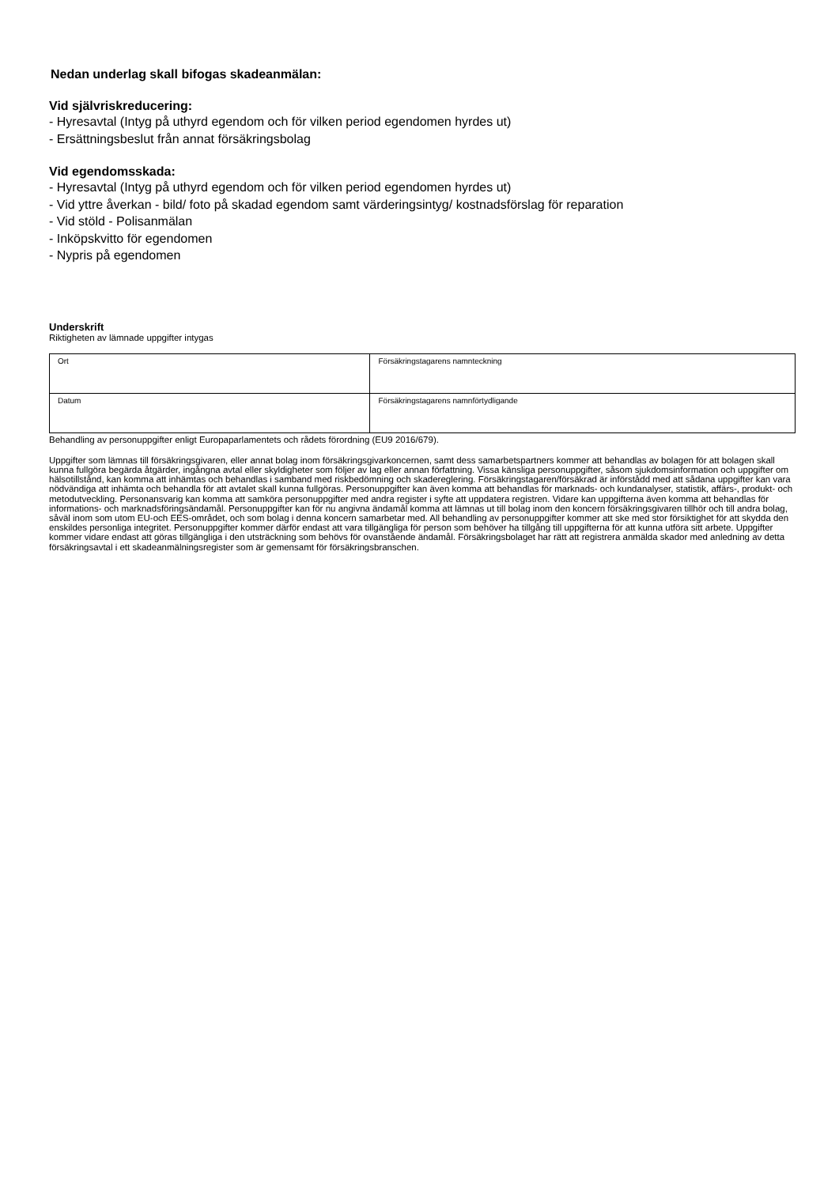Nedan underlag skall bifogas skadeanmälan:
Vid självriskreducering:
- Hyresavtal (Intyg på uthyrd egendom och för vilken period egendomen hyrdes ut)
- Ersättningsbeslut från annat försäkringsbolag
Vid egendomsskada:
- Hyresavtal (Intyg på uthyrd egendom och för vilken period egendomen hyrdes ut)
- Vid yttre åverkan - bild/ foto på skadad egendom samt värderingsintyg/ kostnadsförslag för reparation
- Vid stöld - Polisanmälan
- Inköpskvitto för egendomen
- Nypris på egendomen
Underskrift
Riktigheten av lämnade uppgifter intygas
| Ort | Försäkringstagarens namnteckning |
| Datum | Försäkringstagarens namnförtydligande |
Behandling av personuppgifter enligt Europaparlamentets och rådets förordning (EU9 2016/679).
Uppgifter som lämnas till försäkringsgivaren, eller annat bolag inom försäkringsgivarkoncernen, samt dess samarbetspartners kommer att behandlas av bolagen för att bolagen skall kunna fullgöra begärda åtgärder, ingångna avtal eller skyldigheter som följer av lag eller annan författning. Vissa känsliga personuppgifter, såsom sjukdomsinformation och uppgifter om hälsotillstånd, kan komma att inhämtas och behandlas i samband med riskbedömning och skadereglering. Försäkringstagaren/försäkrad är införstådd med att sådana uppgifter kan vara nödvändiga att inhämta och behandla för att avtalet skall kunna fullgöras. Personuppgifter kan även komma att behandlas för marknads- och kundanalyser, statistik, affärs-, produkt- och metodutveckling. Personansvarig kan komma att samköra personuppgifter med andra register i syfte att uppdatera registren. Vidare kan uppgifterna även komma att behandlas för informations- och marknadsföringsändamål. Personuppgifter kan för nu angivna ändamål komma att lämnas ut till bolag inom den koncern försäkringsgivaren tillhör och till andra bolag, såväl inom som utom EU-och EES-området, och som bolag i denna koncern samarbetar med. All behandling av personuppgifter kommer att ske med stor försiktighet för att skydda den enskildes personliga integritet. Personuppgifter kommer därför endast att vara tillgängliga för person som behöver ha tillgång till uppgifterna för att kunna utföra sitt arbete. Uppgifter kommer vidare endast att göras tillgängliga i den utsträckning som behövs för ovanstående ändamål. Försäkringsbolaget har rätt att registrera anmälda skador med anledning av detta försäkringsavtal i ett skadeanmälningsregister som är gemensamt för försäkringsbranschen.